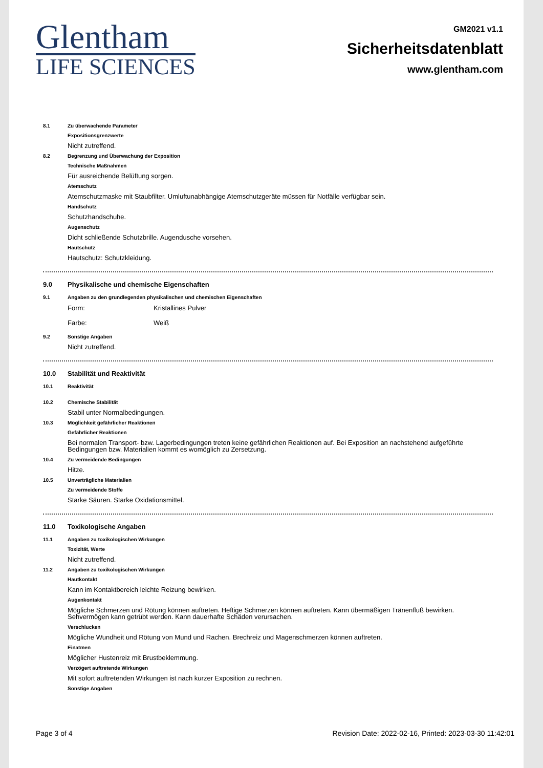Glentham
LIFE SCIENCES
GM2021 v1.1
Sicherheitsdatenblatt
www.glentham.com
8.1 Zu überwachende Parameter
Expositionsgrenzwerte
Nicht zutreffend.
8.2 Begrenzung und Überwachung der Exposition
Technische Maßnahmen
Für ausreichende Belüftung sorgen.
Atemschutz
Atemschutzmaske mit Staubfilter. Umluftunabhängige Atemschutzgeräte müssen für Notfälle verfügbar sein.
Handschutz
Schutzhandschuhe.
Augenschutz
Dicht schließende Schutzbrille. Augendusche vorsehen.
Hautschutz
Hautschutz: Schutzkleidung.
9.0 Physikalische und chemische Eigenschaften
9.1 Angaben zu den grundlegenden physikalischen und chemischen Eigenschaften
Form: Kristallines Pulver
Farbe: Weiß
9.2 Sonstige Angaben
Nicht zutreffend.
10.0 Stabilität und Reaktivität
10.1 Reaktivität
10.2 Chemische Stabilität
Stabil unter Normalbedingungen.
10.3 Möglichkeit gefährlicher Reaktionen
Gefährlicher Reaktionen
Bei normalen Transport- bzw. Lagerbedingungen treten keine gefährlichen Reaktionen auf. Bei Exposition an nachstehend aufgeführte Bedingungen bzw. Materialien kommt es womöglich zu Zersetzung.
10.4 Zu vermeidende Bedingungen
Hitze.
10.5 Unverträgliche Materialien
Zu vermeidende Stoffe
Starke Säuren. Starke Oxidationsmittel.
11.0 Toxikologische Angaben
11.1 Angaben zu toxikologischen Wirkungen
Toxizität, Werte
Nicht zutreffend.
11.2 Angaben zu toxikologischen Wirkungen
Hautkontakt
Kann im Kontaktbereich leichte Reizung bewirken.
Augenkontakt
Mögliche Schmerzen und Rötung können auftreten. Heftige Schmerzen können auftreten. Kann übermäßigen Tränenfluß bewirken. Sehvermögen kann getrübt werden. Kann dauerhafte Schäden verursachen.
Verschlucken
Mögliche Wundheit und Rötung von Mund und Rachen. Brechreiz und Magenschmerzen können auftreten.
Einatmen
Möglicher Hustenreiz mit Brustbeklemmung.
Verzögert auftretende Wirkungen
Mit sofort auftretenden Wirkungen ist nach kurzer Exposition zu rechnen.
Sonstige Angaben
Page 3 of 4 Revision Date: 2022-02-16, Printed: 2023-03-30 11:42:01